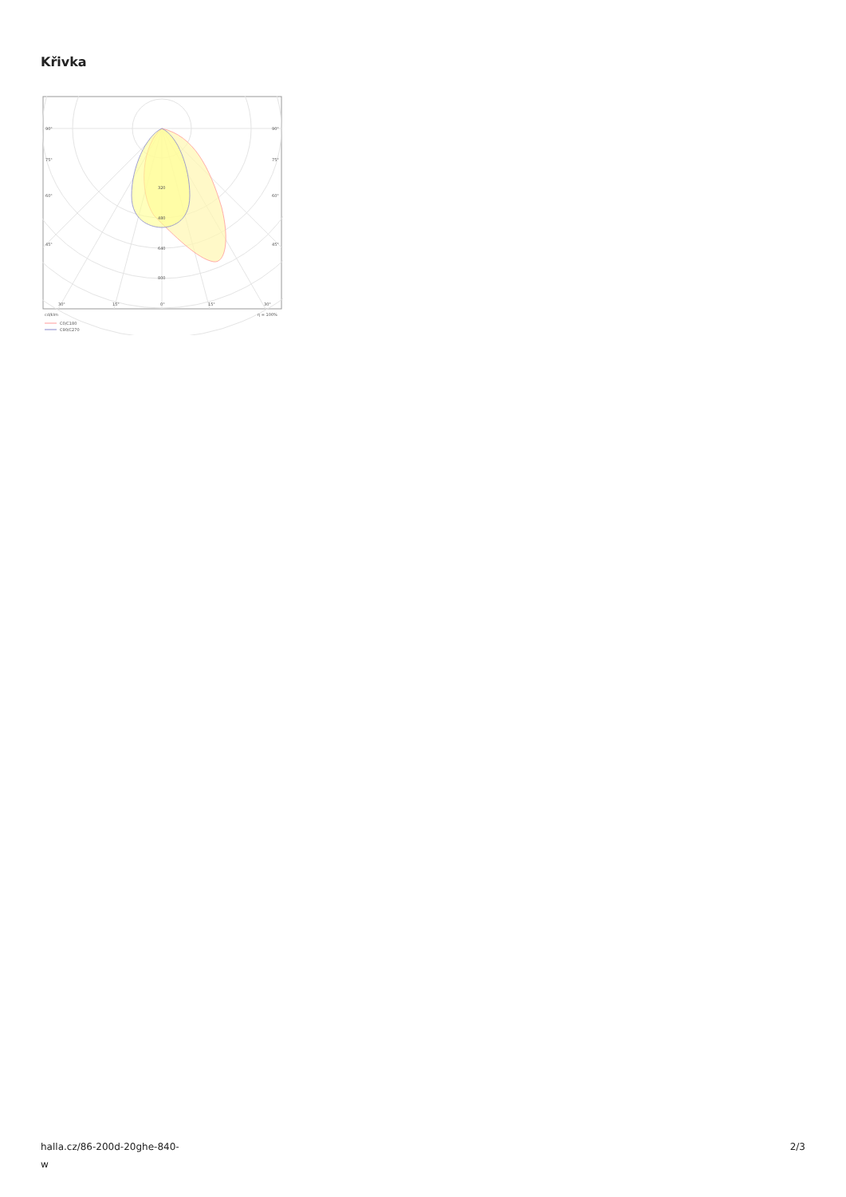Křivka
90°
90°
75°
75°
60°
60°
45°
45°
320
480
640
800
30°
15°
0°
15°
30°
cd/klm
η = 100%
C0/C180
C90/C270
halla.cz/86-200d-20ghe-840-
w
2/3